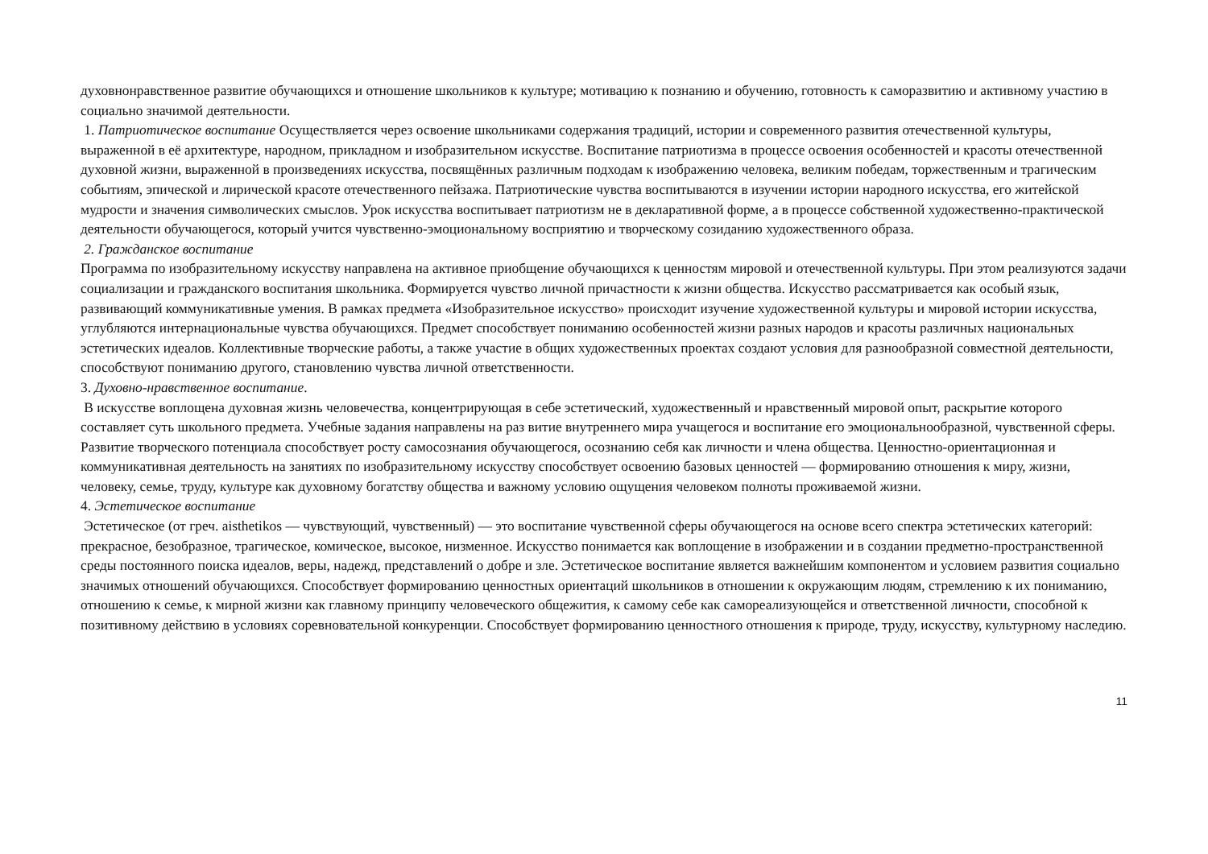духовнонравственное развитие обучающихся и отношение школьников к культуре; мотивацию к познанию и обучению, готовность к саморазвитию и активному участию в социально значимой деятельности.
1. Патриотическое воспитание Осуществляется через освоение школьниками содержания традиций, истории и современного развития отечественной культуры, выраженной в её архитектуре, народном, прикладном и изобразительном искусстве. Воспитание патриотизма в процессе освоения особенностей и красоты отечественной духовной жизни, выраженной в произведениях искусства, посвящённых различным подходам к изображению человека, великим победам, торжественным и трагическим событиям, эпической и лирической красоте отечественного пейзажа. Патриотические чувства воспитываются в изучении истории народного искусства, его житейской мудрости и значения символических смыслов. Урок искусства воспитывает патриотизм не в декларативной форме, а в процессе собственной художественно-практической деятельности обучающегося, который учится чувственно-эмоциональному восприятию и творческому созиданию художественного образа.
2. Гражданское воспитание
Программа по изобразительному искусству направлена на активное приобщение обучающихся к ценностям мировой и отечественной культуры. При этом реализуются задачи социализации и гражданского воспитания школьника. Формируется чувство личной причастности к жизни общества. Искусство рассматривается как особый язык, развивающий коммуникативные умения. В рамках предмета «Изобразительное искусство» происходит изучение художественной культуры и мировой истории искусства, углубляются интернациональные чувства обучающихся. Предмет способствует пониманию особенностей жизни разных народов и красоты различных национальных эстетических идеалов. Коллективные творческие работы, а также участие в общих художественных проектах создают условия для разнообразной совместной деятельности, способствуют пониманию другого, становлению чувства личной ответственности.
3. Духовно-нравственное воспитание.
В искусстве воплощена духовная жизнь человечества, концентрирующая в себе эстетический, художественный и нравственный мировой опыт, раскрытие которого составляет суть школьного предмета. Учебные задания направлены на раз витие внутреннего мира учащегося и воспитание его эмоциональнообразной, чувственной сферы. Развитие творческого потенциала способствует росту самосознания обучающегося, осознанию себя как личности и члена общества. Ценностно-ориентационная и коммуникативная деятельность на занятиях по изобразительному искусству способствует освоению базовых ценностей — формированию отношения к миру, жизни, человеку, семье, труду, культуре как духовному богатству общества и важному условию ощущения человеком полноты проживаемой жизни.
4. Эстетическое воспитание
Эстетическое (от греч. aisthetikos — чувствующий, чувственный) — это воспитание чувственной сферы обучающегося на основе всего спектра эстетических категорий: прекрасное, безобразное, трагическое, комическое, высокое, низменное. Искусство понимается как воплощение в изображении и в создании предметно-пространственной среды постоянного поиска идеалов, веры, надежд, представлений о добре и зле. Эстетическое воспитание является важнейшим компонентом и условием развития социально значимых отношений обучающихся. Способствует формированию ценностных ориентаций школьников в отношении к окружающим людям, стремлению к их пониманию, отношению к семье, к мирной жизни как главному принципу человеческого общежития, к самому себе как самореализующейся и ответственной личности, способной к позитивному действию в условиях соревновательной конкуренции. Способствует формированию ценностного отношения к природе, труду, искусству, культурному наследию.
11